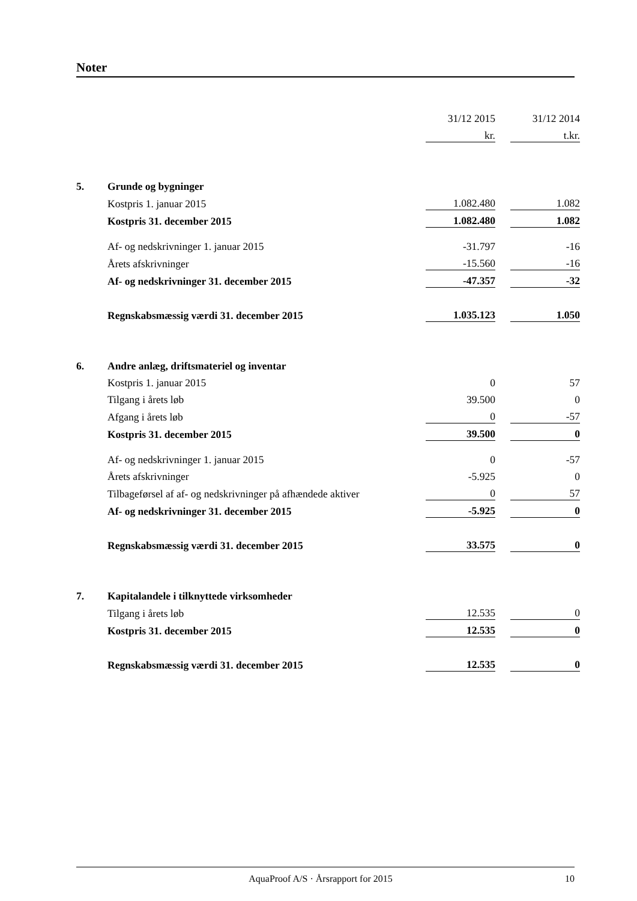Noter
| | | 31/12 2015 | | 31/12 2014 |
| | | kr. | | t.kr. |
| 5. | Grunde og bygninger | | | |
| | Kostpris 1. januar 2015 | 1.082.480 | | 1.082 |
| | Kostpris 31. december 2015 | 1.082.480 | | 1.082 |
| | Af- og nedskrivninger 1. januar 2015 | -31.797 | | -16 |
| | Årets afskrivninger | -15.560 | | -16 |
| | Af- og nedskrivninger 31. december 2015 | -47.357 | | -32 |
| | Regnskabsmæssig værdi 31. december 2015 | 1.035.123 | | 1.050 |
| 6. | Andre anlæg, driftsmateriel og inventar | | | |
| | Kostpris 1. januar 2015 | 0 | | 57 |
| | Tilgang i årets løb | 39.500 | | 0 |
| | Afgang i årets løb | 0 | | -57 |
| | Kostpris 31. december 2015 | 39.500 | | 0 |
| | Af- og nedskrivninger 1. januar 2015 | 0 | | -57 |
| | Årets afskrivninger | -5.925 | | 0 |
| | Tilbageførsel af af- og nedskrivninger på afhændede aktiver | 0 | | 57 |
| | Af- og nedskrivninger 31. december 2015 | -5.925 | | 0 |
| | Regnskabsmæssig værdi 31. december 2015 | 33.575 | | 0 |
| 7. | Kapitalandele i tilknyttede virksomheder | | | |
| | Tilgang i årets løb | 12.535 | | 0 |
| | Kostpris 31. december 2015 | 12.535 | | 0 |
| | Regnskabsmæssig værdi 31. december 2015 | 12.535 | | 0 |
AquaProof A/S · Årsrapport for 2015 10